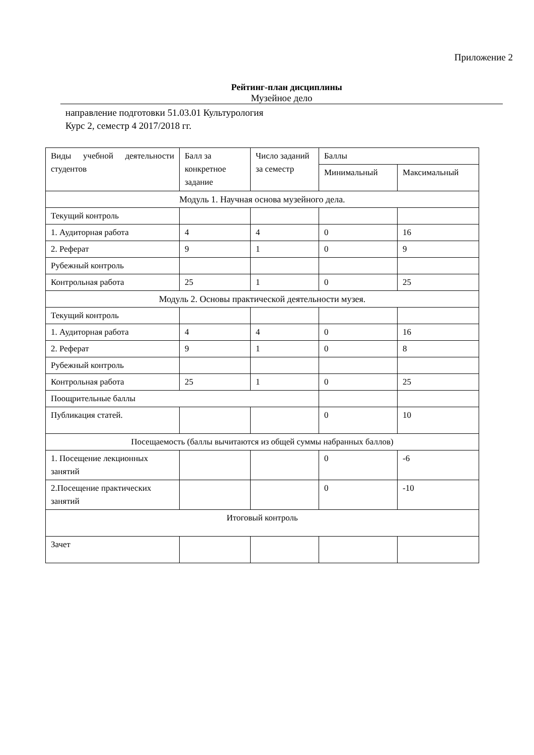Приложение 2
Рейтинг-план дисциплины
Музейное дело
направление подготовки 51.03.01 Культурология
Курс 2, семестр 4 2017/2018 гг.
| Виды учебной деятельности студентов | Балл за конкретное задание | Число заданий за семестр | Баллы | |
| | | | Минимальный | Максимальный |
| Модуль 1. Научная основа музейного дела. | | | | |
| Текущий контроль | | | | |
| 1. Аудиторная работа | 4 | 4 | 0 | 16 |
| 2. Реферат | 9 | 1 | 0 | 9 |
| Рубежный контроль | | | | |
| Контрольная работа | 25 | 1 | 0 | 25 |
| Модуль 2. Основы практической деятельности музея. | | | | |
| Текущий контроль | | | | |
| 1. Аудиторная работа | 4 | 4 | 0 | 16 |
| 2. Реферат | 9 | 1 | 0 | 8 |
| Рубежный контроль | | | | |
| Контрольная работа | 25 | 1 | 0 | 25 |
| Поощрительные баллы | | | | |
| Публикация статей. | | | 0 | 10 |
| Посещаемость (баллы вычитаются из общей суммы набранных баллов) | | | | |
| 1. Посещение лекционных занятий | | | 0 | -6 |
| 2.Посещение практических занятий | | | 0 | -10 |
| Итоговый контроль | | | | |
| Зачет | | | | |